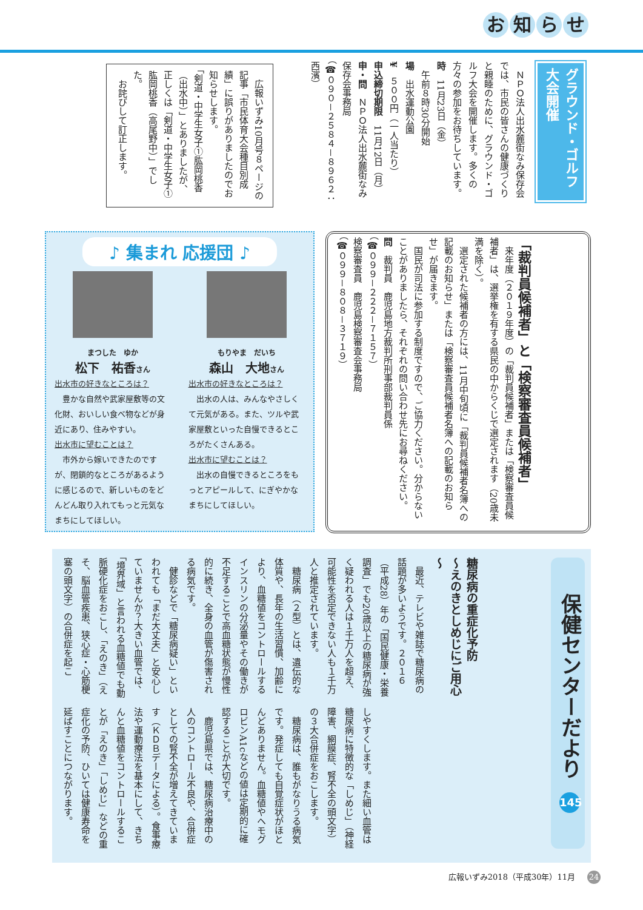お知らせ
グラウンド・ゴルフ大会開催
　ＮＰＯ法人出水麓街なみ保存会では、市民の皆さんの健康づくりと親睦のために、グラウンド・ゴルフ大会を開催します。多くの方々の参加をお待ちしています。
時　11月23日（金）
　午前８時30分開始
場　出水運動公園
¥　５００円（一人当たり）
申込締切期限　11月12日（月）
申・問　ＮＰＯ法人出水麓街なみ保存会事務局
（☎０９０－２５８４－８９６２：西濱）
　広報いずみ10月号８ページの記事「市民体育大会種目別成績」に誤りがありましたのでお知らせします。
「剣道・中学生女子①肱岡桃香（出水中）」とありましたが、正しくは「剣道・中学生女子①肱岡桃香（高尾野中）」でした。
　お詫びして訂正します。
「裁判員候補者」と「検察審査員候補者」
　来年度（２０１９年度）の「裁判員候補者」または「検察審査員候補者」は、選挙権を有する県民の中からくじで選定されます（20歳未満を除く）。
　選定された候補者の方には、11月中旬頃に「裁判員候補者名簿への記載のお知らせ」または「検察審査員候補者名簿への記載のお知らせ」が届きます。
　国民が司法に参加する制度ですので、ご協力ください。分からないことがありましたら、それぞれの問い合わせ先にお尋ねください。
問　裁判員　鹿児島地方裁判所刑事部裁判員係
（☎０９９－２２２－７１５７）
検察審査員　鹿児島検察審査会事務局
（☎０９９－８０８－３７１９）
♪ 集まれ 応援団 ♪
まつした　ゆか
松下　祐香さん
出水市の好きなところは？
　豊かな自然や武家屋敷等の文化財、おいしい食べ物などが身近にあり、住みやすい。
出水市に望むことは？
　市外から嫁いできたのですが、閉鎖的なところがあるように感じるので、新しいものをどんどん取り入れてもっと元気なまちにしてほしい。
もりやま　だいち
森山　大地さん
出水市の好きなところは？
　出水の人は、みんなやさしくて元気がある。また、ツルや武家屋敷といった自慢できるところがたくさんある。
出水市に望むことは？
　出水の自慢できるところをもっとアピールして、にぎやかなまちにしてほしい。
保健センターだより 145
糖尿病の重症化予防
～えのきとしめじにご用心～
　最近、テレビや雑誌で糖尿病の話題が多いようです。２０１６（平成28）年の「国民健康・栄養調査」でも20歳以上の糖尿病が強く疑われる人は１千万人を超え、可能性を否定できない人も１千万人と推定されています。
　糖尿病（２型）とは、遺伝的な体質や、長年の生活習慣、加齢により、血糖値をコントロールするインスリンの分泌量やその働きが不足することで高血糖状態が慢性的に続き、全身の血管が傷害される病気です。
　健診などで「糖尿病疑い」といわれても「まだ大丈夫」と安心していませんか？大きい血管では、「境界域」と言われる血糖値でも動脈硬化症をおこし、「えのき」（えそ、脳血管疾患、狭心症・心筋梗塞の頭文字）の合併症を起こ
しやすくします。また細い血管は糖尿病に特徴的な「しめじ」（神経障害、網膜症、腎不全の頭文字）の３大合併症をおこします。
　糖尿病は、誰もがなりうる病気です。発症しても自覚症状がほとんどありません。血糖値やヘモグロビンA1cなどの値は定期的に確認することが大切です。
　鹿児島県では、糖尿病治療中の人のコントロール不良や、合併症としての腎不全が増えてきています（ＫＤＢデータによる）。食事療法や運動療法を基本にして、きちんと血糖値をコントロールすることが「えのき」「しめじ」などの重症化の予防、ひいては健康寿命を延ばすことにつながります。
広報いずみ2018（平成30年）11月 24